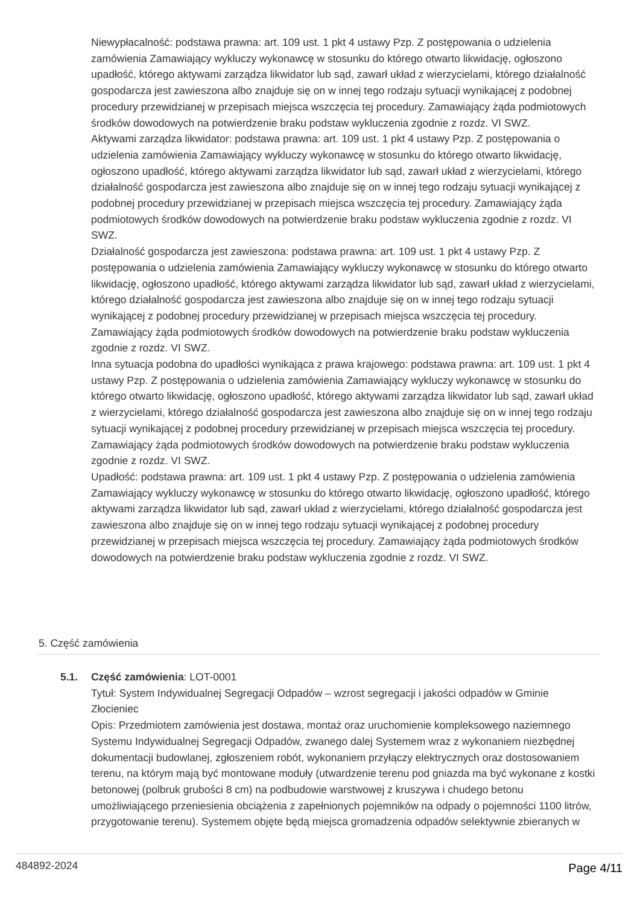Niewypłacalność: podstawa prawna: art. 109 ust. 1 pkt 4 ustawy Pzp. Z postępowania o udzielenia zamówienia Zamawiający wykluczy wykonawcę w stosunku do którego otwarto likwidację, ogłoszono upadłość, którego aktywami zarządza likwidator lub sąd, zawarł układ z wierzycielami, którego działalność gospodarcza jest zawieszona albo znajduje się on w innej tego rodzaju sytuacji wynikającej z podobnej procedury przewidzianej w przepisach miejsca wszczęcia tej procedury. Zamawiający żąda podmiotowych środków dowodowych na potwierdzenie braku podstaw wykluczenia zgodnie z rozdz. VI SWZ.
Aktywami zarządza likwidator: podstawa prawna: art. 109 ust. 1 pkt 4 ustawy Pzp. Z postępowania o udzielenia zamówienia Zamawiający wykluczy wykonawcę w stosunku do którego otwarto likwidację, ogłoszono upadłość, którego aktywami zarządza likwidator lub sąd, zawarł układ z wierzycielami, którego działalność gospodarcza jest zawieszona albo znajduje się on w innej tego rodzaju sytuacji wynikającej z podobnej procedury przewidzianej w przepisach miejsca wszczęcia tej procedury. Zamawiający żąda podmiotowych środków dowodowych na potwierdzenie braku podstaw wykluczenia zgodnie z rozdz. VI SWZ.
Działalność gospodarcza jest zawieszona: podstawa prawna: art. 109 ust. 1 pkt 4 ustawy Pzp. Z postępowania o udzielenia zamówienia Zamawiający wykluczy wykonawcę w stosunku do którego otwarto likwidację, ogłoszono upadłość, którego aktywami zarządza likwidator lub sąd, zawarł układ z wierzycielami, którego działalność gospodarcza jest zawieszona albo znajduje się on w innej tego rodzaju sytuacji wynikającej z podobnej procedury przewidzianej w przepisach miejsca wszczęcia tej procedury. Zamawiający żąda podmiotowych środków dowodowych na potwierdzenie braku podstaw wykluczenia zgodnie z rozdz. VI SWZ.
Inna sytuacja podobna do upadłości wynikająca z prawa krajowego: podstawa prawna: art. 109 ust. 1 pkt 4 ustawy Pzp. Z postępowania o udzielenia zamówienia Zamawiający wykluczy wykonawcę w stosunku do którego otwarto likwidację, ogłoszono upadłość, którego aktywami zarządza likwidator lub sąd, zawarł układ z wierzycielami, którego działalność gospodarcza jest zawieszona albo znajduje się on w innej tego rodzaju sytuacji wynikającej z podobnej procedury przewidzianej w przepisach miejsca wszczęcia tej procedury. Zamawiający żąda podmiotowych środków dowodowych na potwierdzenie braku podstaw wykluczenia zgodnie z rozdz. VI SWZ.
Upadłość: podstawa prawna: art. 109 ust. 1 pkt 4 ustawy Pzp. Z postępowania o udzielenia zamówienia Zamawiający wykluczy wykonawcę w stosunku do którego otwarto likwidację, ogłoszono upadłość, którego aktywami zarządza likwidator lub sąd, zawarł układ z wierzycielami, którego działalność gospodarcza jest zawieszona albo znajduje się on w innej tego rodzaju sytuacji wynikającej z podobnej procedury przewidzianej w przepisach miejsca wszczęcia tej procedury. Zamawiający żąda podmiotowych środków dowodowych na potwierdzenie braku podstaw wykluczenia zgodnie z rozdz. VI SWZ.
5. Część zamówienia
5.1. Część zamówienia: LOT-0001
Tytuł: System Indywidualnej Segregacji Odpadów – wzrost segregacji i jakości odpadów w Gminie Złocieniec
Opis: Przedmiotem zamówienia jest dostawa, montaż oraz uruchomienie kompleksowego naziemnego Systemu Indywidualnej Segregacji Odpadów, zwanego dalej Systemem wraz z wykonaniem niezbędnej dokumentacji budowlanej, zgłoszeniem robót, wykonaniem przyłączy elektrycznych oraz dostosowaniem terenu, na którym mają być montowane moduły (utwardzenie terenu pod gniazda ma być wykonane z kostki betonowej (polbruk grubości 8 cm) na podbudowie warstwowej z kruszywa i chudego betonu umożliwiającego przeniesienia obciążenia z zapełnionych pojemników na odpady o pojemności 1100 litrów, przygotowanie terenu). Systemem objęte będą miejsca gromadzenia odpadów selektywnie zbieranych w
484892-2024 Page 4/11